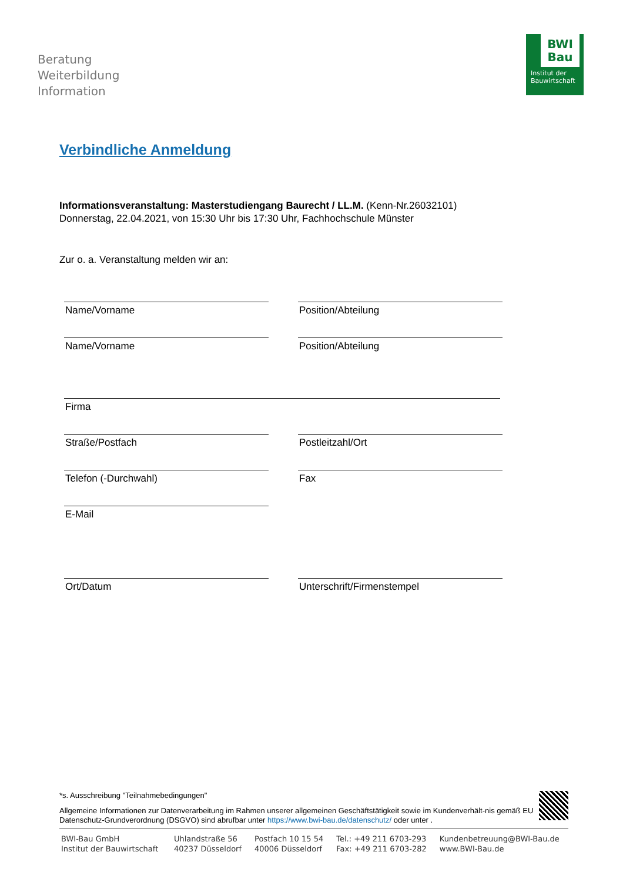Beratung
Weiterbildung
Information
BWI
Bau
Institut der
Bauwirtschaft
Verbindliche Anmeldung
Informationsveranstaltung: Masterstudiengang Baurecht / LL.M. (Kenn-Nr.26032101)
Donnerstag, 22.04.2021, von 15:30 Uhr bis 17:30 Uhr, Fachhochschule Münster
Zur o. a. Veranstaltung melden wir an:
Name/Vorname Position/Abteilung
Name/Vorname Position/Abteilung
Firma
Straße/Postfach Postleitzahl/Ort
Telefon (-Durchwahl) Fax
E-Mail
Ort/Datum Unterschrift/Firmenstempel
*s. Ausschreibung "Teilnahmebedingungen"
Allgemeine Informationen zur Datenverarbeitung im Rahmen unserer allgemeinen Geschäftstätigkeit sowie im Kundenverhält-nis gemäß EU Datenschutz-Grundverordnung (DSGVO) sind abrufbar unter https://www.bwi-bau.de/datenschutz/ oder unter .
BWI-Bau GmbH
Institut der Bauwirtschaft
Uhlandstraße 56
40237 Düsseldorf
Postfach 10 15 54
40006 Düsseldorf
Tel.: +49 211 6703-293
Fax: +49 211 6703-282
Kundenbetreuung@BWI-Bau.de
www.BWI-Bau.de